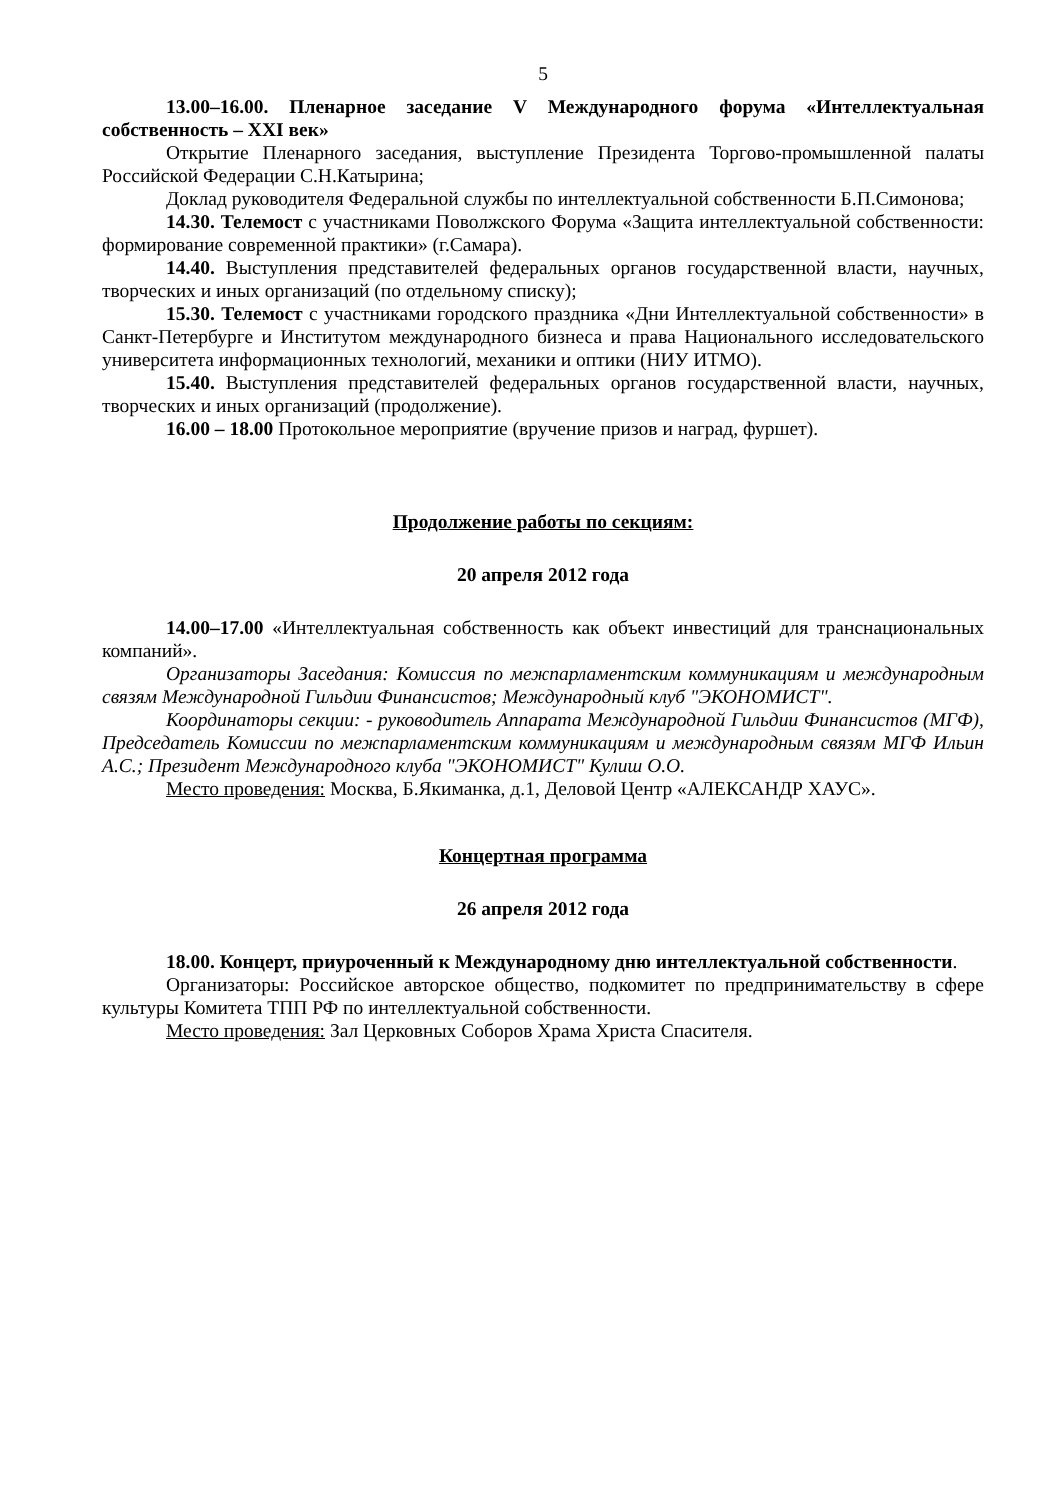5
13.00–16.00. Пленарное заседание V Международного форума «Интеллектуальная собственность – XXI век»
Открытие Пленарного заседания, выступление Президента Торгово-промышленной палаты Российской Федерации С.Н.Катырина;
Доклад руководителя Федеральной службы по интеллектуальной собственности Б.П.Симонова;
14.30. Телемост с участниками Поволжского Форума «Защита интеллектуальной собственности: формирование современной практики» (г.Самара).
14.40. Выступления представителей федеральных органов государственной власти, научных, творческих и иных организаций (по отдельному списку);
15.30. Телемост с участниками городского праздника «Дни Интеллектуальной собственности» в Санкт-Петербурге и Институтом международного бизнеса и права Национального исследовательского университета информационных технологий, механики и оптики (НИУ ИТМО).
15.40. Выступления представителей федеральных органов государственной власти, научных, творческих и иных организаций (продолжение).
16.00 – 18.00 Протокольное мероприятие (вручение призов и наград, фуршет).
Продолжение работы по секциям:
20 апреля 2012 года
14.00–17.00 «Интеллектуальная собственность как объект инвестиций для транснациональных компаний».
Организаторы Заседания: Комиссия по межпарламентским коммуникациям и международным связям Международной Гильдии Финансистов; Международный клуб "ЭКОНОМИСТ".
Координаторы секции: - руководитель Аппарата Международной Гильдии Финансистов (МГФ), Председатель Комиссии по межпарламентским коммуникациям и международным связям МГФ Ильин А.С.; Президент Международного клуба "ЭКОНОМИСТ" Кулиш О.О.
Место проведения: Москва, Б.Якиманка, д.1, Деловой Центр «АЛЕКСАНДР ХАУС».
Концертная программа
26 апреля 2012 года
18.00. Концерт, приуроченный к Международному дню интеллектуальной собственности.
Организаторы: Российское авторское общество, подкомитет по предпринимательству в сфере культуры Комитета ТПП РФ по интеллектуальной собственности.
Место проведения: Зал Церковных Соборов Храма Христа Спасителя.